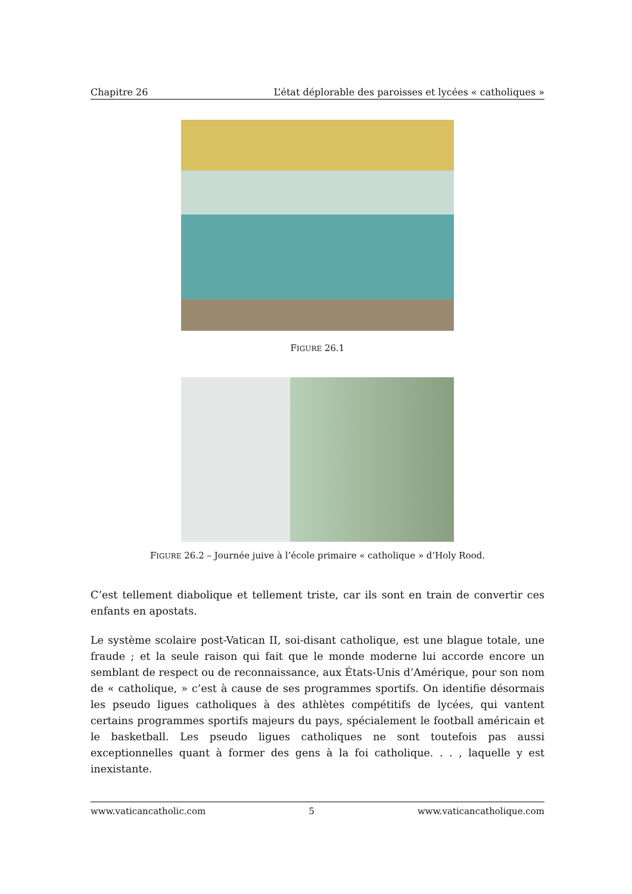Chapitre 26 L’état déplorable des paroisses et lycées « catholiques »
FIGURE 26.1
FIGURE 26.2 – Journée juive à l’école primaire « catholique » d’Holy Rood.
C’est tellement diabolique et tellement triste, car ils sont en train de convertir ces enfants en apostats.
Le système scolaire post-Vatican II, soi-disant catholique, est une blague totale, une fraude ; et la seule raison qui fait que le monde moderne lui accorde encore un semblant de respect ou de reconnaissance, aux États-Unis d’Amérique, pour son nom de « catholique, » c’est à cause de ses programmes sportifs. On identifie désormais les pseudo ligues catholiques à des athlètes compétitifs de lycées, qui vantent certains programmes sportifs majeurs du pays, spécialement le football américain et le basketball. Les pseudo ligues catholiques ne sont toutefois pas aussi exceptionnelles quant à former des gens à la foi catholique. . . , laquelle y est inexistante.
www.vaticancatholic.com 5 www.vaticancatholique.com